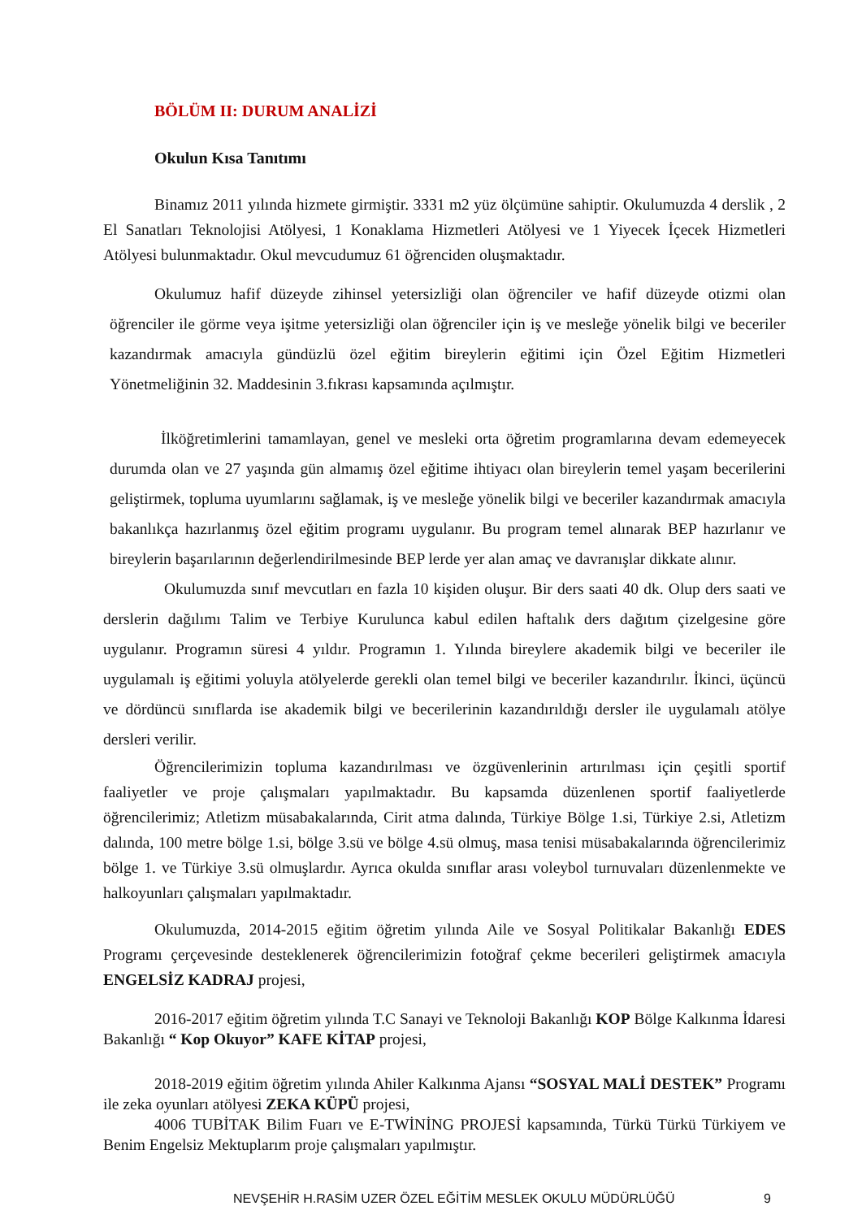BÖLÜM II: DURUM ANALİZİ
Okulun Kısa Tanıtımı
Binamız 2011 yılında hizmete girmiştir. 3331 m2 yüz ölçümüne sahiptir. Okulumuzda 4 derslik , 2 El Sanatları Teknolojisi Atölyesi, 1 Konaklama Hizmetleri Atölyesi ve 1 Yiyecek İçecek Hizmetleri Atölyesi bulunmaktadır. Okul mevcudumuz 61 öğrenciden oluşmaktadır.
Okulumuz hafif düzeyde zihinsel yetersizliği olan öğrenciler ve hafif düzeyde otizmi olan öğrenciler ile görme veya işitme yetersizliği olan öğrenciler için iş ve mesleğe yönelik bilgi ve beceriler kazandırmak amacıyla gündüzlü özel eğitim bireylerin eğitimi için Özel Eğitim Hizmetleri Yönetmeliğinin 32. Maddesinin 3.fıkrası kapsamında açılmıştır.
İlköğretimlerini tamamlayan, genel ve mesleki orta öğretim programlarına devam edemeyecek durumda olan ve 27 yaşında gün almamış özel eğitime ihtiyacı olan bireylerin temel yaşam becerilerini geliştirmek, topluma uyumlarını sağlamak, iş ve mesleğe yönelik bilgi ve beceriler kazandırmak amacıyla bakanlıkça hazırlanmış özel eğitim programı uygulanır. Bu program temel alınarak BEP hazırlanır ve bireylerin başarılarının değerlendirilmesinde BEP lerde yer alan amaç ve davranışlar dikkate alınır.
Okulumuzda sınıf mevcutları en fazla 10 kişiden oluşur. Bir ders saati 40 dk. Olup ders saati ve derslerin dağılımı Talim ve Terbiye Kurulunca kabul edilen haftalık ders dağıtım çizelgesine göre uygulanır. Programın süresi 4 yıldır. Programın 1. Yılında bireylere akademik bilgi ve beceriler ile uygulamalı iş eğitimi yoluyla atölyelerde gerekli olan temel bilgi ve beceriler kazandırılır. İkinci, üçüncü ve dördüncü sınıflarda ise akademik bilgi ve becerilerinin kazandırıldığı dersler ile uygulamalı atölye dersleri verilir.
Öğrencilerimizin topluma kazandırılması ve özgüvenlerinin artırılması için çeşitli sportif faaliyetler ve proje çalışmaları yapılmaktadır. Bu kapsamda düzenlenen sportif faaliyetlerde öğrencilerimiz; Atletizm müsabakalarında, Cirit atma dalında, Türkiye Bölge 1.si, Türkiye 2.si, Atletizm dalında, 100 metre bölge 1.si, bölge 3.sü ve bölge 4.sü olmuş, masa tenisi müsabakalarında öğrencilerimiz bölge 1. ve Türkiye 3.sü olmuşlardır. Ayrıca okulda sınıflar arası voleybol turnuvaları düzenlenmekte ve halkoyunları çalışmaları yapılmaktadır.
Okulumuzda, 2014-2015 eğitim öğretim yılında Aile ve Sosyal Politikalar Bakanlığı EDES Programı çerçevesinde desteklenerek öğrencilerimizin fotoğraf çekme becerileri geliştirmek amacıyla ENGELSİZ KADRAJ projesi,
2016-2017 eğitim öğretim yılında T.C Sanayi ve Teknoloji Bakanlığı KOP Bölge Kalkınma İdaresi Bakanlığı “ Kop Okuyor” KAFE KİTAP projesi,
2018-2019 eğitim öğretim yılında Ahiler Kalkınma Ajansı “SOSYAL MALİ DESTEK” Programı ile zeka oyunları atölyesi ZEKA KÜPÜ projesi,
4006 TUBİTAK Bilim Fuarı ve E-TWİNİNG PROJESİ kapsamında, Türkü Türkü Türkiyem ve Benim Engelsiz Mektuplarım proje çalışmaları yapılmıştır.
NEVŞEHİR H.RASİM UZER ÖZEL EĞİTİM MESLEK OKULU MÜDÜRLÜĞÜ 9